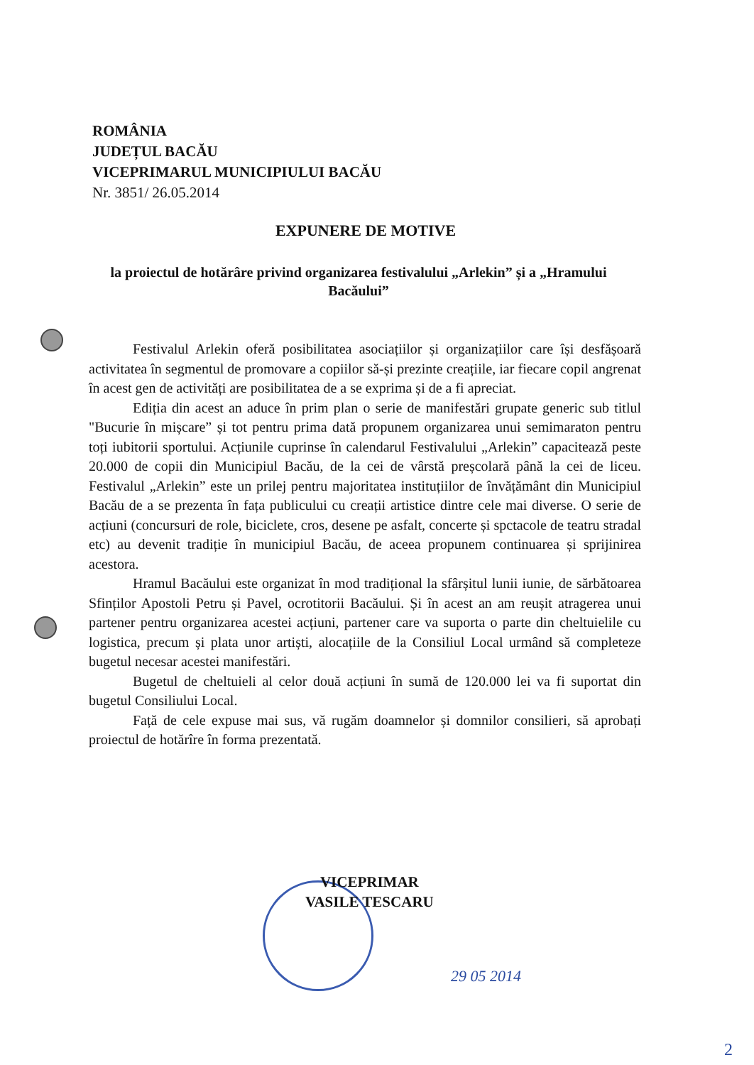ROMÂNIA
JUDEȚUL BACĂU
VICEPRIMARUL MUNICIPIULUI BACĂU
Nr. 3851/ 26.05.2014
EXPUNERE DE MOTIVE
la proiectul de hotărâre privind organizarea festivalului „Arlekin” și a „Hramului Bacăului”
Festivalul Arlekin oferă posibilitatea asociațiilor și organizațiilor care își desfășoară activitatea în segmentul de promovare a copiilor să-și prezinte creațiile, iar fiecare copil angrenat în acest gen de activități are posibilitatea de a se exprima și de a fi apreciat.
Ediția din acest an aduce în prim plan o serie de manifestări grupate generic sub titlul "Bucurie în mișcare” și tot pentru prima dată propunem organizarea unui semimaraton pentru toți iubitorii sportului. Acțiunile cuprinse în calendarul Festivalului „Arlekin” capacitează peste 20.000 de copii din Municipiul Bacău, de la cei de vârstă preșcolară până la cei de liceu. Festivalul „Arlekin” este un prilej pentru majoritatea instituțiilor de învățământ din Municipiul Bacău de a se prezenta în fața publicului cu creații artistice dintre cele mai diverse. O serie de acțiuni (concursuri de role, biciclete, cros, desene pe asfalt, concerte și spctacole de teatru stradal etc) au devenit tradiție în municipiul Bacău, de aceea propunem continuarea și sprijinirea acestora.
Hramul Bacăului este organizat în mod tradițional la sfârșitul lunii iunie, de sărbătoarea Sfinților Apostoli Petru și Pavel, ocrotitorii Bacăului. Și în acest an am reușit atragerea unui partener pentru organizarea acestei acțiuni, partener care va suporta o parte din cheltuielile cu logistica, precum și plata unor artiști, alocațiile de la Consiliul Local urmând să completeze bugetul necesar acestei manifestări.
Bugetul de cheltuieli al celor două acțiuni în sumă de 120.000 lei va fi suportat din bugetul Consiliului Local.
Față de cele expuse mai sus, vă rugăm doamnelor și domnilor consilieri, să aprobați proiectul de hotărîre în forma prezentată.
VICEPRIMAR
VASILE TESCARU
29 05 2014
2